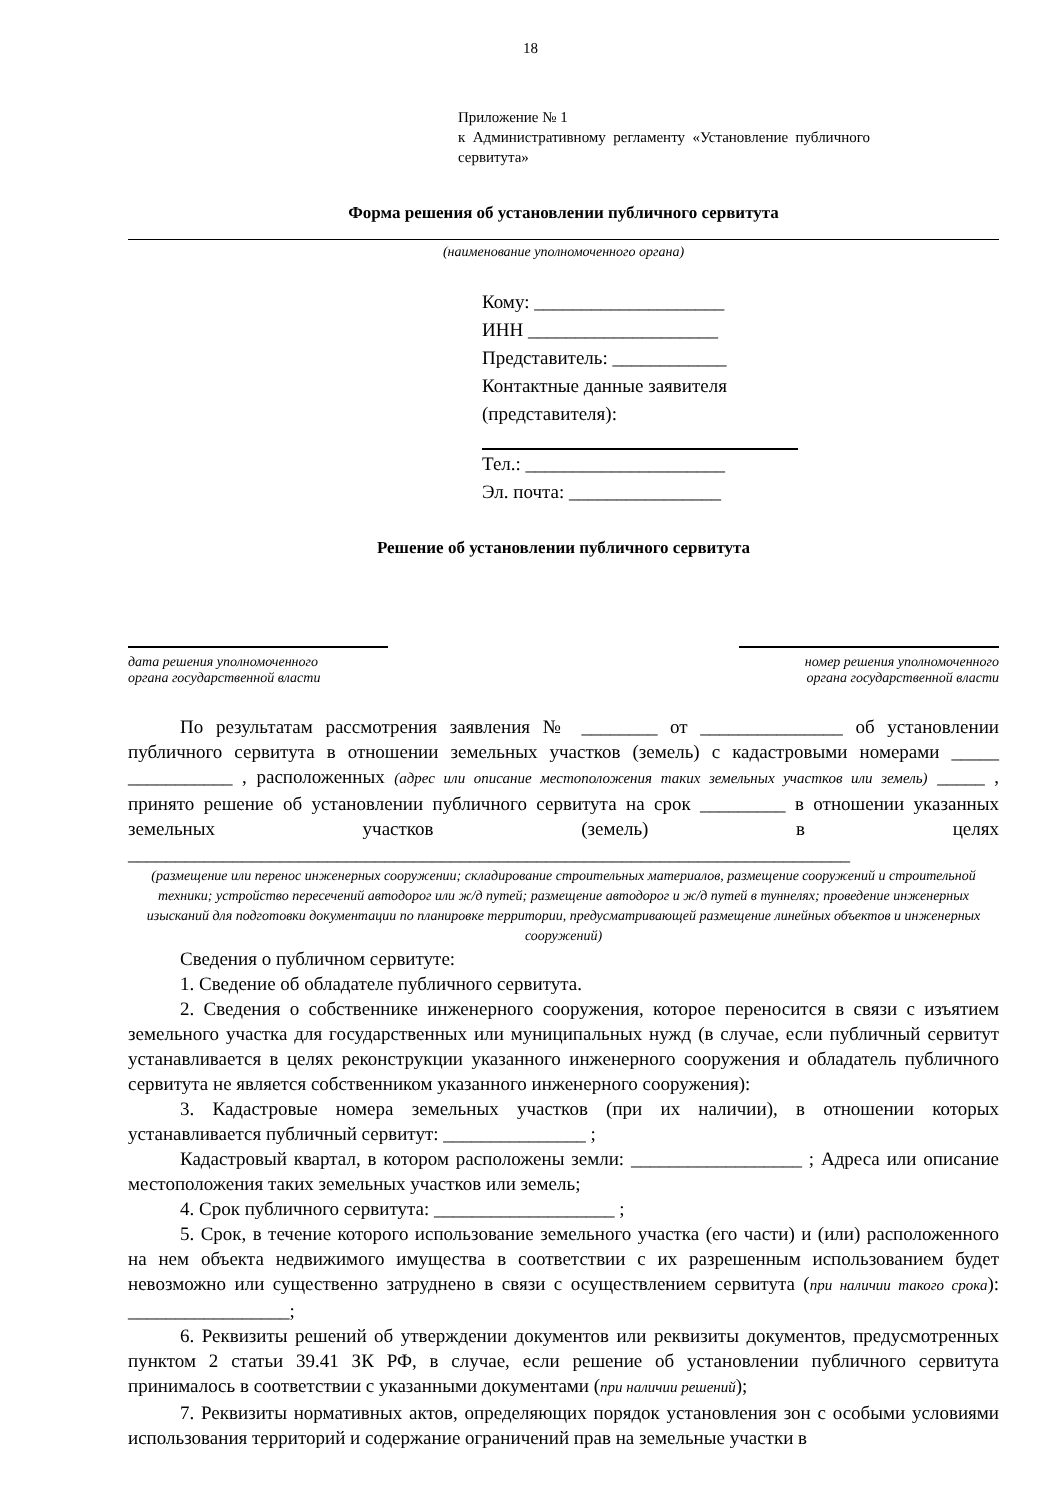18
Приложение № 1
к Административному регламенту «Установление публичного сервитута»
Форма решения об установлении публичного сервитута
(наименование уполномоченного органа)
Кому: ____________________
ИНН ____________________
Представитель: ____________
Контактные данные заявителя (представителя):
Тел.: _____________________
Эл. почта: ________________
Решение об установлении публичного сервитута
дата решения уполномоченного
органа государственной власти
номер решения уполномоченного
органа государственной власти
По результатам рассмотрения заявления № ________ от _______________ об установлении публичного сервитута в отношении земельных участков (земель) с кадастровыми номерами _____ ___________ , расположенных (адрес или описание местоположения таких земельных участков или земель) _____ , принято решение об установлении публичного сервитута на срок _________ в отношении указанных земельных участков (земель) в целях ____________________________________________________________________________
(размещение или перенос инженерных сооружении; складирование строительных материалов, размещение сооружений и строительной техники; устройство пересечений автодорог или ж/д путей; размещение автодорог и ж/д путей в туннелях; проведение инженерных изысканий для подготовки документации по планировке территории, предусматривающей размещение линейных объектов и инженерных сооружений)
Сведения о публичном сервитуте:
1. Сведение об обладателе публичного сервитута.
2. Сведения о собственнике инженерного сооружения, которое переносится в связи с изъятием земельного участка для государственных или муниципальных нужд (в случае, если публичный сервитут устанавливается в целях реконструкции указанного инженерного сооружения и обладатель публичного сервитута не является собственником указанного инженерного сооружения):
3. Кадастровые номера земельных участков (при их наличии), в отношении которых устанавливается публичный сервитут: _______________ ;
Кадастровый квартал, в котором расположены земли: __________________ ; Адреса или описание местоположения таких земельных участков или земель;
4. Срок публичного сервитута: ___________________ ;
5. Срок, в течение которого использование земельного участка (его части) и (или) расположенного на нем объекта недвижимого имущества в соответствии с их разрешенным использованием будет невозможно или существенно затруднено в связи с осуществлением сервитута (при наличии такого срока): _________________;
6. Реквизиты решений об утверждении документов или реквизиты документов, предусмотренных пунктом 2 статьи 39.41 ЗК РФ, в случае, если решение об установлении публичного сервитута принималось в соответствии с указанными документами (при наличии решений);
7. Реквизиты нормативных актов, определяющих порядок установления зон с особыми условиями использования территорий и содержание ограничений прав на земельные участки в